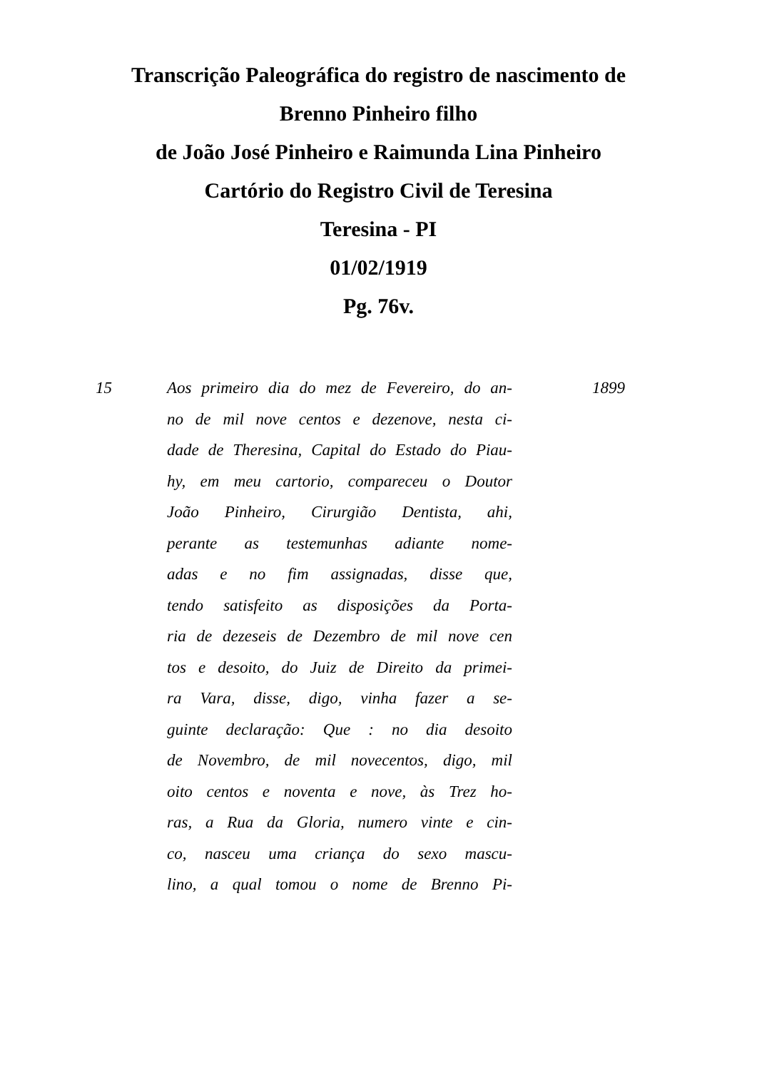Transcrição Paleográfica do registro de nascimento de
Brenno Pinheiro filho
de João José Pinheiro e Raimunda Lina Pinheiro
Cartório do Registro Civil de Teresina
Teresina - PI
01/02/1919
Pg. 76v.
15 Aos primeiro dia do mez de Fevereiro, do an-
no de mil nove centos e dezenove, nesta ci-
dade de Theresina, Capital do Estado do Piau-
hy, em meu cartorio, compareceu o Doutor
João Pinheiro, Cirurgião Dentista, ahi,
perante as testemunhas adiante nome-
adas e no fim assignadas, disse que,
tendo satisfeito as disposições da Porta-
ria de dezeseis de Dezembro de mil nove cen
tos e desoito, do Juiz de Direito da primei-
ra Vara, disse, digo, vinha fazer a se-
guinte declaração: Que : no dia desoito
de Novembro, de mil novecentos, digo, mil
oito centos e noventa e nove, às Trez ho-
ras, a Rua da Gloria, numero vinte e cin-
co, nasceu uma criança do sexo mascu-
lino, a qual tomou o nome de Brenno Pi-
1899